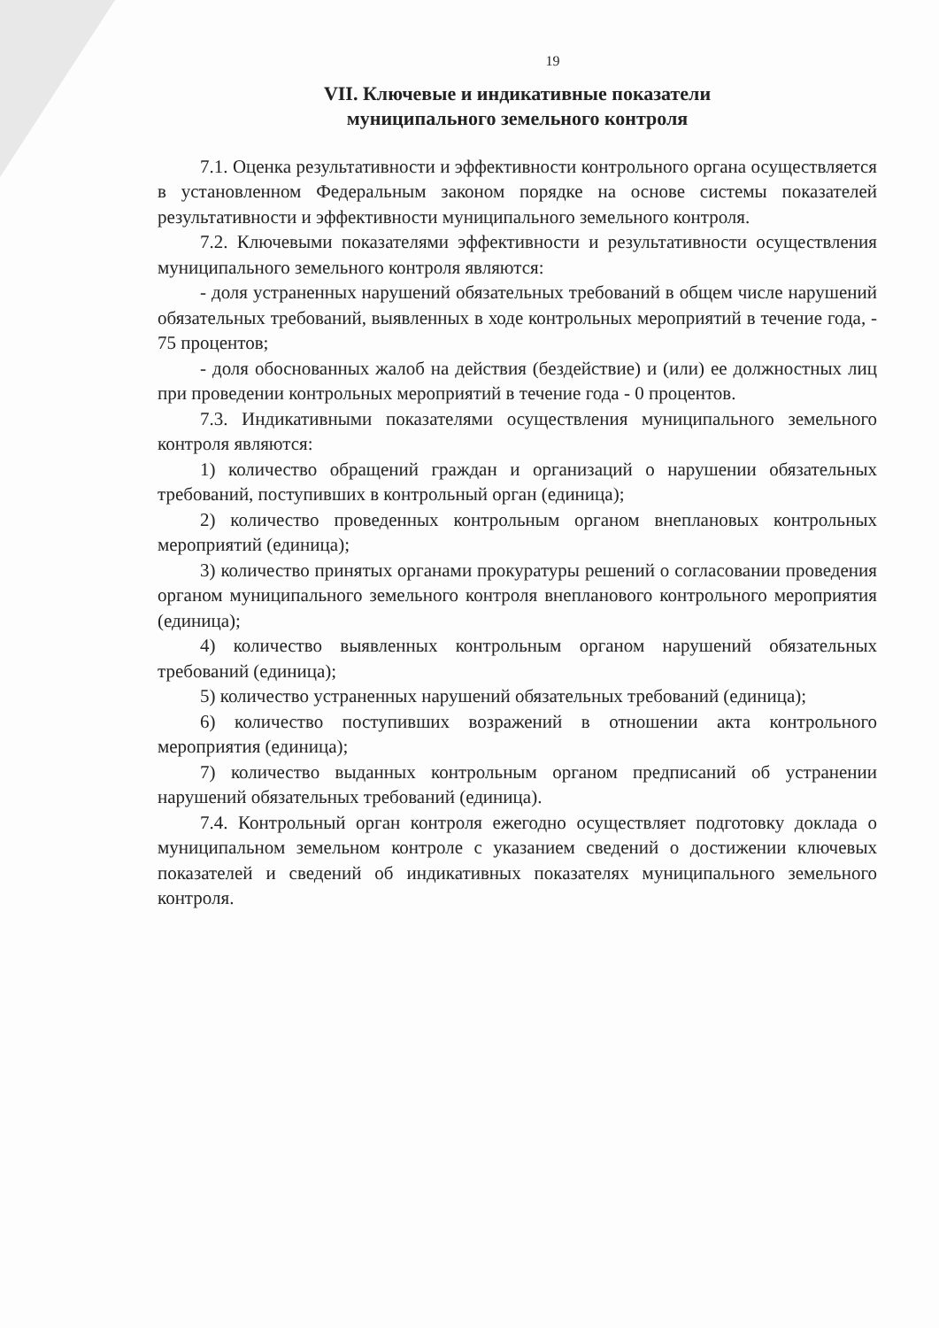19
VII. Ключевые и индикативные показатели
муниципального земельного контроля
7.1. Оценка результативности и эффективности контрольного органа осуществляется в установленном Федеральным законом порядке на основе системы показателей результативности и эффективности муниципального земельного контроля.
7.2. Ключевыми показателями эффективности и результативности осуществления муниципального земельного контроля являются:
- доля устраненных нарушений обязательных требований в общем числе нарушений обязательных требований, выявленных в ходе контрольных мероприятий в течение года, - 75 процентов;
- доля обоснованных жалоб на действия (бездействие) и (или) ее должностных лиц при проведении контрольных мероприятий в течение года - 0 процентов.
7.3. Индикативными показателями осуществления муниципального земельного контроля являются:
1) количество обращений граждан и организаций о нарушении обязательных требований, поступивших в контрольный орган (единица);
2) количество проведенных контрольным органом внеплановых контрольных мероприятий (единица);
3) количество принятых органами прокуратуры решений о согласовании проведения органом муниципального земельного контроля внепланового контрольного мероприятия (единица);
4) количество выявленных контрольным органом нарушений обязательных требований (единица);
5) количество устраненных нарушений обязательных требований (единица);
6) количество поступивших возражений в отношении акта контрольного мероприятия (единица);
7) количество выданных контрольным органом предписаний об устранении нарушений обязательных требований (единица).
7.4. Контрольный орган контроля ежегодно осуществляет подготовку доклада о муниципальном земельном контроле с указанием сведений о достижении ключевых показателей и сведений об индикативных показателях муниципального земельного контроля.